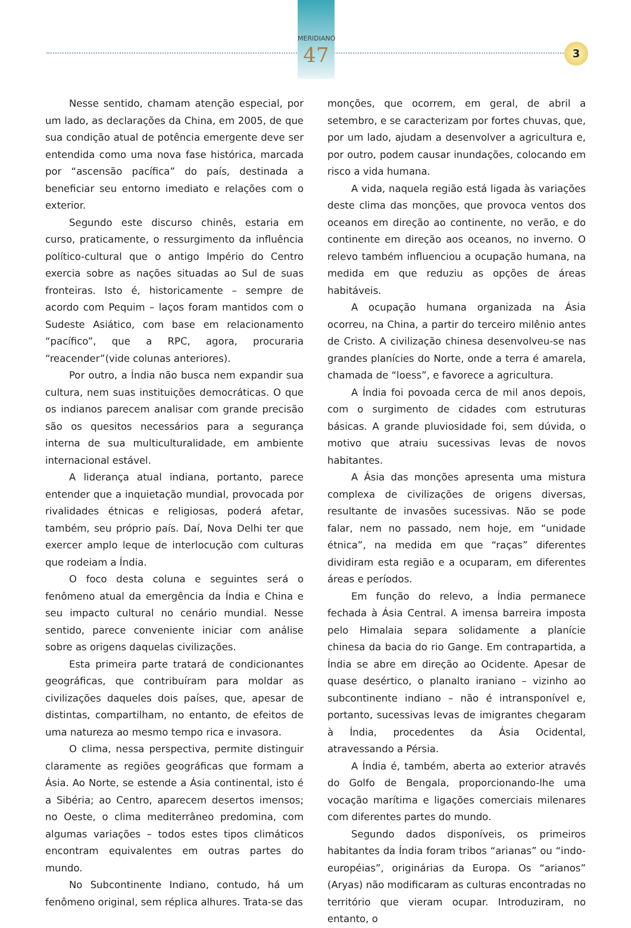MERIDIANO
47
3
Nesse sentido, chamam atenção especial, por um lado, as declarações da China, em 2005, de que sua condição atual de potência emergente deve ser entendida como uma nova fase histórica, marcada por “ascensão pacífica” do país, destinada a beneficiar seu entorno imediato e relações com o exterior.
Segundo este discurso chinês, estaria em curso, praticamente, o ressurgimento da influência político-cultural que o antigo Império do Centro exercia sobre as nações situadas ao Sul de suas fronteiras. Isto é, historicamente – sempre de acordo com Pequim – laços foram mantidos com o Sudeste Asiático, com base em relacionamento “pacífico”, que a RPC, agora, procuraria “reacender”(vide colunas anteriores).
Por outro, a Índia não busca nem expandir sua cultura, nem suas instituições democráticas. O que os indianos parecem analisar com grande precisão são os quesitos necessários para a segurança interna de sua multiculturalidade, em ambiente internacional estável.
A liderança atual indiana, portanto, parece entender que a inquietação mundial, provocada por rivalidades étnicas e religiosas, poderá afetar, também, seu próprio país. Daí, Nova Delhi ter que exercer amplo leque de interlocução com culturas que rodeiam a Índia.
O foco desta coluna e seguintes será o fenômeno atual da emergência da Índia e China e seu impacto cultural no cenário mundial. Nesse sentido, parece conveniente iniciar com análise sobre as origens daquelas civilizações.
Esta primeira parte tratará de condicionantes geográficas, que contribuíram para moldar as civilizações daqueles dois países, que, apesar de distintas, compartilham, no entanto, de efeitos de uma natureza ao mesmo tempo rica e invasora.
O clima, nessa perspectiva, permite distinguir claramente as regiões geográficas que formam a Ásia. Ao Norte, se estende a Ásia continental, isto é a Sibéria; ao Centro, aparecem desertos imensos; no Oeste, o clima mediterrâneo predomina, com algumas variações – todos estes tipos climáticos encontram equivalentes em outras partes do mundo.
No Subcontinente Indiano, contudo, há um fenômeno original, sem réplica alhures. Trata-se das
monções, que ocorrem, em geral, de abril a setembro, e se caracterizam por fortes chuvas, que, por um lado, ajudam a desenvolver a agricultura e, por outro, podem causar inundações, colocando em risco a vida humana.
A vida, naquela região está ligada às variações deste clima das monções, que provoca ventos dos oceanos em direção ao continente, no verão, e do continente em direção aos oceanos, no inverno. O relevo também influenciou a ocupação humana, na medida em que reduziu as opções de áreas habitáveis.
A ocupação humana organizada na Ásia ocorreu, na China, a partir do terceiro milênio antes de Cristo. A civilização chinesa desenvolveu-se nas grandes planícies do Norte, onde a terra é amarela, chamada de “loess”, e favorece a agricultura.
A Índia foi povoada cerca de mil anos depois, com o surgimento de cidades com estruturas básicas. A grande pluviosidade foi, sem dúvida, o motivo que atraiu sucessivas levas de novos habitantes.
A Ásia das monções apresenta uma mistura complexa de civilizações de origens diversas, resultante de invasões sucessivas. Não se pode falar, nem no passado, nem hoje, em “unidade étnica”, na medida em que “raças” diferentes dividiram esta região e a ocuparam, em diferentes áreas e períodos.
Em função do relevo, a Índia permanece fechada à Ásia Central. A imensa barreira imposta pelo Himalaia separa solidamente a planície chinesa da bacia do rio Gange. Em contrapartida, a Índia se abre em direção ao Ocidente. Apesar de quase desértico, o planalto iraniano – vizinho ao subcontinente indiano – não é intransponível e, portanto, sucessivas levas de imigrantes chegaram à Índia, procedentes da Ásia Ocidental, atravessando a Pérsia.
A Índia é, também, aberta ao exterior através do Golfo de Bengala, proporcionando-lhe uma vocação marítima e ligações comerciais milenares com diferentes partes do mundo.
Segundo dados disponíveis, os primeiros habitantes da Índia foram tribos “arianas” ou “indo-européias”, originárias da Europa. Os “arianos” (Aryas) não modificaram as culturas encontradas no território que vieram ocupar. Introduziram, no entanto, o